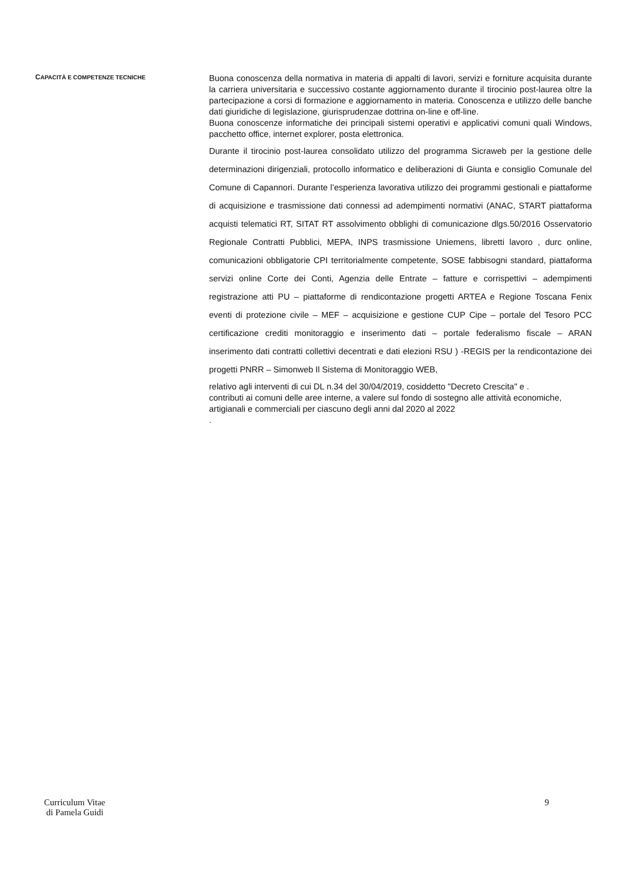CAPACITÀ E COMPETENZE TECNICHE
Buona conoscenza della normativa in materia di appalti di lavori, servizi e forniture acquisita durante la carriera universitaria e successivo costante aggiornamento durante il tirocinio post-laurea oltre la partecipazione a corsi di formazione e aggiornamento in materia. Conoscenza e utilizzo delle banche dati giuridiche di legislazione, giurisprudenzae dottrina on-line e off-line.
Buona conoscenze informatiche dei principali sistemi operativi e applicativi comuni quali Windows, pacchetto office, internet explorer, posta elettronica.
Durante il tirocinio post-laurea consolidato utilizzo del programma Sicraweb per la gestione delle determinazioni dirigenziali, protocollo informatico e deliberazioni di Giunta e consiglio Comunale del Comune di Capannori. Durante l’esperienza lavorativa utilizzo dei programmi gestionali e piattaforme di acquisizione e trasmissione dati connessi ad adempimenti normativi (ANAC, START piattaforma acquisti telematici RT, SITAT RT assolvimento obblighi di comunicazione dlgs.50/2016 Osservatorio Regionale Contratti Pubblici, MEPA, INPS trasmissione Uniemens, libretti lavoro , durc online, comunicazioni obbligatorie CPI territorialmente competente, SOSE fabbisogni standard, piattaforma servizi online Corte dei Conti, Agenzia delle Entrate – fatture e corrispettivi – adempimenti registrazione atti PU – piattaforme di rendicontazione progetti ARTEA e Regione Toscana Fenix eventi di protezione civile – MEF – acquisizione e gestione CUP Cipe – portale del Tesoro PCC certificazione crediti monitoraggio e inserimento dati – portale federalismo fiscale – ARAN inserimento dati contratti collettivi decentrati e dati elezioni RSU ) -REGIS per la rendicontazione dei progetti PNRR – Simonweb Il Sistema di Monitoraggio WEB,
relativo agli interventi di cui DL n.34 del 30/04/2019, cosiddetto "Decreto Crescita" e .
contributi ai comuni delle aree interne, a valere sul fondo di sostegno alle attività economiche, artigianali e commerciali per ciascuno degli anni dal 2020 al 2022
.
Curriculum Vitae
di Pamela Guidi
9